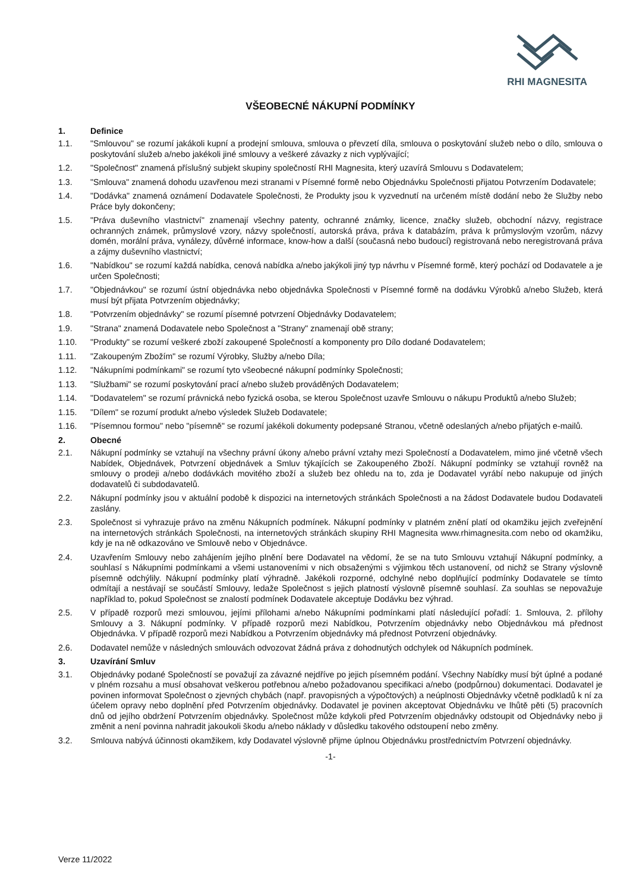RHI MAGNESITA
VŠEOBECNÉ NÁKUPNÍ PODMÍNKY
1. Definice
1.1. "Smlouvou" se rozumí jakákoli kupní a prodejní smlouva, smlouva o převzetí díla, smlouva o poskytování služeb nebo o dílo, smlouva o poskytování služeb a/nebo jakékoli jiné smlouvy a veškeré závazky z nich vyplývající;
1.2. "Společnost" znamená příslušný subjekt skupiny společností RHI Magnesita, který uzavírá Smlouvu s Dodavatelem;
1.3. "Smlouva" znamená dohodu uzavřenou mezi stranami v Písemné formě nebo Objednávku Společnosti přijatou Potvrzením Dodavatele;
1.4. "Dodávka" znamená oznámení Dodavatele Společnosti, že Produkty jsou k vyzvednutí na určeném místě dodání nebo že Služby nebo Práce byly dokončeny;
1.5. "Práva duševního vlastnictví" znamenají všechny patenty, ochranné známky, licence, značky služeb, obchodní názvy, registrace ochranných známek, průmyslové vzory, názvy společností, autorská práva, práva k databázím, práva k průmyslovým vzorům, názvy domén, morální práva, vynálezy, důvěrné informace, know-how a další (současná nebo budoucí) registrovaná nebo neregistrovaná práva a zájmy duševního vlastnictví;
1.6. "Nabídkou" se rozumí každá nabídka, cenová nabídka a/nebo jakýkoli jiný typ návrhu v Písemné formě, který pochází od Dodavatele a je určen Společnosti;
1.7. "Objednávkou" se rozumí ústní objednávka nebo objednávka Společnosti v Písemné formě na dodávku Výrobků a/nebo Služeb, která musí být přijata Potvrzením objednávky;
1.8. "Potvrzením objednávky" se rozumí písemné potvrzení Objednávky Dodavatelem;
1.9. "Strana" znamená Dodavatele nebo Společnost a "Strany" znamenají obě strany;
1.10. "Produkty" se rozumí veškeré zboží zakoupené Společností a komponenty pro Dílo dodané Dodavatelem;
1.11. "Zakoupeným Zbožím" se rozumí Výrobky, Služby a/nebo Díla;
1.12. "Nákupními podmínkami" se rozumí tyto všeobecné nákupní podmínky Společnosti;
1.13. "Službami" se rozumí poskytování prací a/nebo služeb prováděných Dodavatelem;
1.14. "Dodavatelem" se rozumí právnická nebo fyzická osoba, se kterou Společnost uzavře Smlouvu o nákupu Produktů a/nebo Služeb;
1.15. "Dílem" se rozumí produkt a/nebo výsledek Služeb Dodavatele;
1.16. "Písemnou formou" nebo "písemně" se rozumí jakékoli dokumenty podepsané Stranou, včetně odeslaných a/nebo přijatých e-mailů.
2. Obecné
2.1. Nákupní podmínky se vztahují na všechny právní úkony a/nebo právní vztahy mezi Společností a Dodavatelem, mimo jiné včetně všech Nabídek, Objednávek, Potvrzení objednávek a Smluv týkajících se Zakoupeného Zboží. Nákupní podmínky se vztahují rovněž na smlouvy o prodeji a/nebo dodávkách movitého zboží a služeb bez ohledu na to, zda je Dodavatel vyrábí nebo nakupuje od jiných dodavatelů či subdodavatelů.
2.2. Nákupní podmínky jsou v aktuální podobě k dispozici na internetových stránkách Společnosti a na žádost Dodavatele budou Dodavateli zaslány.
2.3. Společnost si vyhrazuje právo na změnu Nákupních podmínek. Nákupní podmínky v platném znění platí od okamžiku jejich zveřejnění na internetových stránkách Společnosti, na internetových stránkách skupiny RHI Magnesita www.rhimagnesita.com nebo od okamžiku, kdy je na ně odkazováno ve Smlouvě nebo v Objednávce.
2.4. Uzavřením Smlouvy nebo zahájením jejího plnění bere Dodavatel na vědomí, že se na tuto Smlouvu vztahují Nákupní podmínky, a souhlasí s Nákupními podmínkami a všemi ustanoveními v nich obsaženými s výjimkou těch ustanovení, od nichž se Strany výslovně písemně odchýlily. Nákupní podmínky platí výhradně. Jakékoli rozporné, odchylné nebo doplňující podmínky Dodavatele se tímto odmítají a nestávají se součástí Smlouvy, ledaže Společnost s jejich platností výslovně písemně souhlasí. Za souhlas se nepovažuje například to, pokud Společnost se znalostí podmínek Dodavatele akceptuje Dodávku bez výhrad.
2.5. V případě rozporů mezi smlouvou, jejími přílohami a/nebo Nákupními podmínkami platí následující pořadí: 1. Smlouva, 2. přílohy Smlouvy a 3. Nákupní podmínky. V případě rozporů mezi Nabídkou, Potvrzením objednávky nebo Objednávkou má přednost Objednávka. V případě rozporů mezi Nabídkou a Potvrzením objednávky má přednost Potvrzení objednávky.
2.6. Dodavatel nemůže v následných smlouvách odvozovat žádná práva z dohodnutých odchylek od Nákupních podmínek.
3. Uzavírání Smluv
3.1. Objednávky podané Společností se považují za závazné nejdříve po jejich písemném podání. Všechny Nabídky musí být úplné a podané v plném rozsahu a musí obsahovat veškerou potřebnou a/nebo požadovanou specifikaci a/nebo (podpůrnou) dokumentaci. Dodavatel je povinen informovat Společnost o zjevných chybách (např. pravopisných a výpočtových) a neúplnosti Objednávky včetně podkladů k ní za účelem opravy nebo doplnění před Potvrzením objednávky. Dodavatel je povinen akceptovat Objednávku ve lhůtě pěti (5) pracovních dnů od jejího obdržení Potvrzením objednávky. Společnost může kdykoli před Potvrzením objednávky odstoupit od Objednávky nebo ji změnit a není povinna nahradit jakoukoli škodu a/nebo náklady v důsledku takového odstoupení nebo změny.
3.2. Smlouva nabývá účinnosti okamžikem, kdy Dodavatel výslovně přijme úplnou Objednávku prostřednictvím Potvrzení objednávky.
-1-
Verze 11/2022